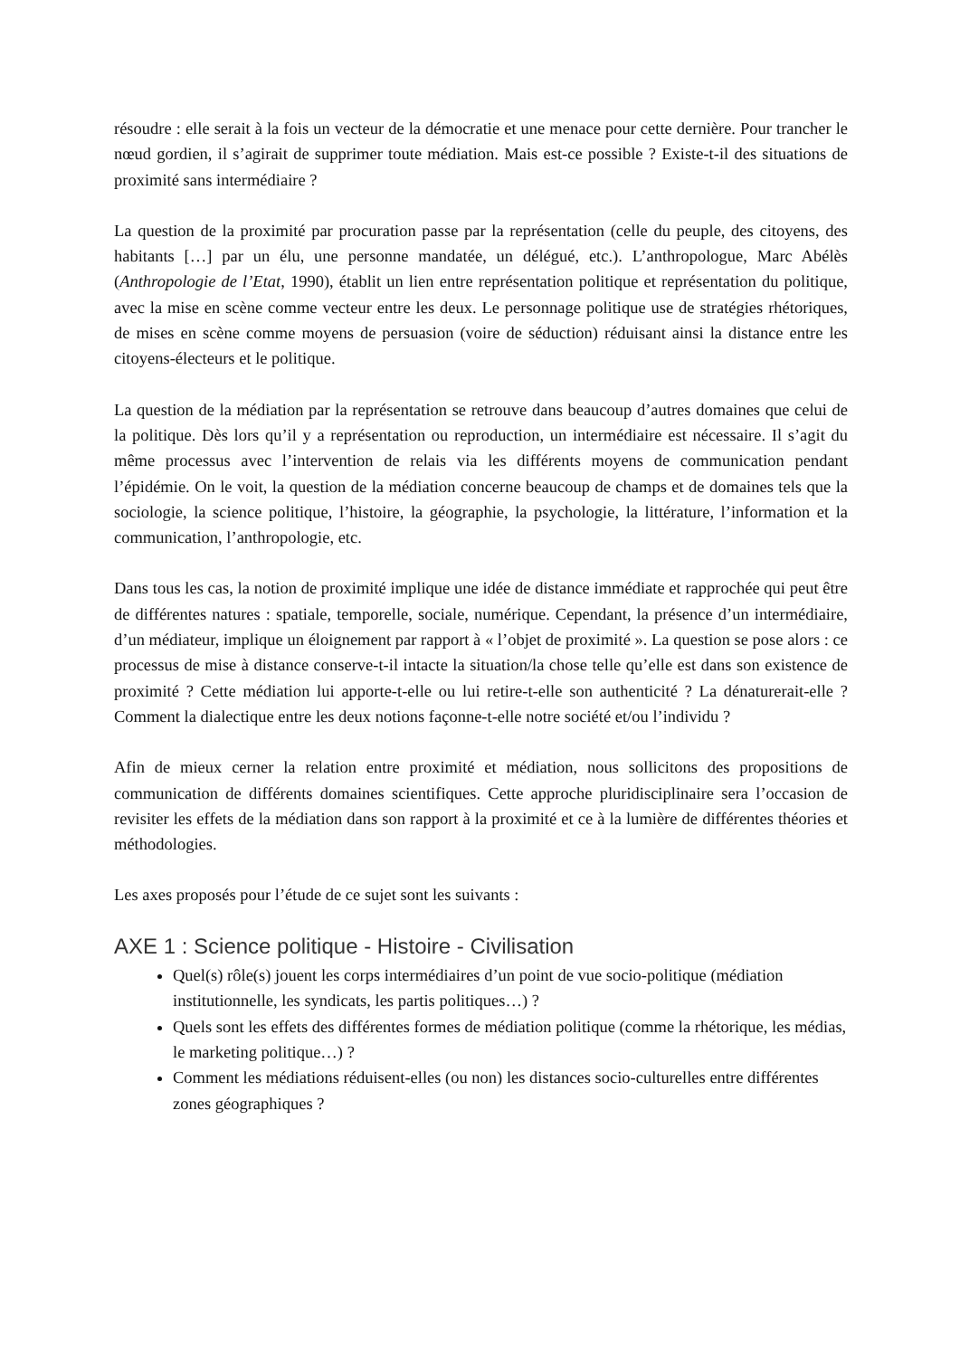résoudre : elle serait à la fois un vecteur de la démocratie et une menace pour cette dernière. Pour trancher le nœud gordien, il s’agirait de supprimer toute médiation. Mais est-ce possible ? Existe-t-il des situations de proximité sans intermédiaire ?
La question de la proximité par procuration passe par la représentation (celle du peuple, des citoyens, des habitants […] par un élu, une personne mandatée, un délégué, etc.). L’anthropologue, Marc Abélès (Anthropologie de l’Etat, 1990), établit un lien entre représentation politique et représentation du politique, avec la mise en scène comme vecteur entre les deux. Le personnage politique use de stratégies rhétoriques, de mises en scène comme moyens de persuasion (voire de séduction) réduisant ainsi la distance entre les citoyens-électeurs et le politique.
La question de la médiation par la représentation se retrouve dans beaucoup d’autres domaines que celui de la politique. Dès lors qu’il y a représentation ou reproduction, un intermédiaire est nécessaire. Il s’agit du même processus avec l’intervention de relais via les différents moyens de communication pendant l’épidémie. On le voit, la question de la médiation concerne beaucoup de champs et de domaines tels que la sociologie, la science politique, l’histoire, la géographie, la psychologie, la littérature, l’information et la communication, l’anthropologie, etc.
Dans tous les cas, la notion de proximité implique une idée de distance immédiate et rapprochée qui peut être de différentes natures : spatiale, temporelle, sociale, numérique. Cependant, la présence d’un intermédiaire, d’un médiateur, implique un éloignement par rapport à « l’objet de proximité ». La question se pose alors : ce processus de mise à distance conserve-t-il intacte la situation/la chose telle qu’elle est dans son existence de proximité ? Cette médiation lui apporte-t-elle ou lui retire-t-elle son authenticité ? La dénaturerait-elle ? Comment la dialectique entre les deux notions façonne-t-elle notre société et/ou l’individu ?
Afin de mieux cerner la relation entre proximité et médiation, nous sollicitons des propositions de communication de différents domaines scientifiques. Cette approche pluridisciplinaire sera l’occasion de revisiter les effets de la médiation dans son rapport à la proximité et ce à la lumière de différentes théories et méthodologies.
Les axes proposés pour l’étude de ce sujet sont les suivants :
AXE 1 : Science politique - Histoire - Civilisation
Quel(s) rôle(s) jouent les corps intermédiaires d’un point de vue socio-politique (médiation institutionnelle, les syndicats, les partis politiques…) ?
Quels sont les effets des différentes formes de médiation politique (comme la rhétorique, les médias, le marketing politique…) ?
Comment les médiations réduisent-elles (ou non) les distances socio-culturelles entre différentes zones géographiques ?